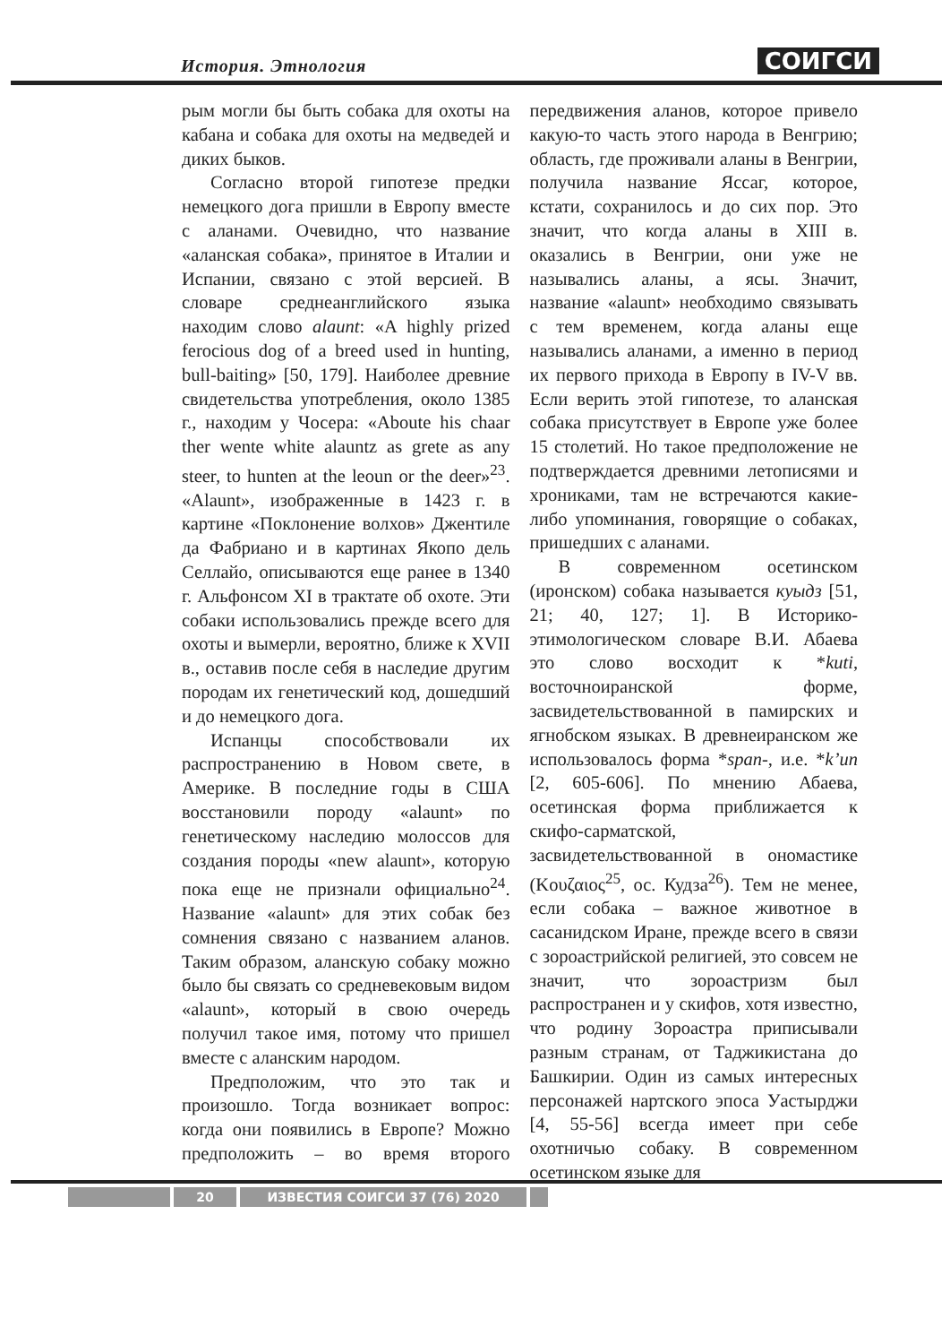История. Этнология СОИГСИ
рым могли бы быть собака для охоты на кабана и собака для охоты на медведей и диких быков.
Согласно второй гипотезе предки немецкого дога пришли в Европу вместе с аланами. Очевидно, что название «аланская собака», принятое в Италии и Испании, связано с этой версией. В словаре среднеанглийского языка находим слово alaunt: «A highly prized ferocious dog of a breed used in hunting, bull-baiting» [50, 179]. Наиболее древние свидетельства употребления, около 1385 г., находим у Чосера: «Aboute his chaar ther wente white alauntz as grete as any steer, to hunten at the leoun or the deer»<sup>23</sup>. «Alaunt», изображенные в 1423 г. в картине «Поклонение волхов» Джентиле да Фабриано и в картинах Якопо дель Селлайо, описываются еще ранее в 1340 г. Альфонсом XI в трактате об охоте. Эти собаки использовались прежде всего для охоты и вымерли, вероятно, ближе к XVII в., оставив после себя в наследие другим породам их генетический код, дошедший и до немецкого дога.
Испанцы способствовали их распространению в Новом свете, в Америке. В последние годы в США восстановили породу «alaunt» по генетическому наследию молоссов для создания породы «new alaunt», которую пока еще не признали официально<sup>24</sup>. Название «alaunt» для этих собак без сомнения связано с названием аланов. Таким образом, аланскую собаку можно было бы связать со средневековым видом «alaunt», который в свою очередь получил такое имя, потому что пришел вместе с аланским народом.
Предположим, что это так и произошло. Тогда возникает вопрос: когда они появились в Европе? Можно предположить – во время второго передвижения аланов, которое привело какую-то часть этого народа в Венгрию; область, где проживали аланы в Венгрии, получила название Яссаг, которое, кстати, сохранилось и до сих пор. Это значит, что когда аланы в XIII в. оказались в Венгрии, они уже не назывались аланы, а ясы. Значит, название «alaunt» необходимо связывать с тем временем, когда аланы еще назывались аланами, а именно в период их первого прихода в Европу в IV-V вв. Если верить этой гипотезе, то аланская собака присутствует в Европе уже более 15 столетий. Но такое предположение не подтверждается древними летописями и хрониками, там не встречаются какие-либо упоминания, говорящие о собаках, пришедших с аланами.
В современном осетинском (иронском) собака называется куыдз [51, 21; 40, 127; 1]. В Историко-этимологическом словаре В.И. Абаева это слово восходит к *kuti, восточноиранской форме, засвидетельствованной в памирских и ягнобском языках. В древнеиранском же использовалось форма *span-, и.е. *k’un [2, 605-606]. По мнению Абаева, осетинская форма приближается к скифо-сарматской, засвидетельствованной в ономастике (Κουζαιος<sup>25</sup>, ос. Кудза<sup>26</sup>). Тем не менее, если собака – важное животное в сасанидском Иране, прежде всего в связи с зороастрийской религией, это совсем не значит, что зороастризм был распространен и у скифов, хотя известно, что родину Зороастра приписывали разным странам, от Таджикистана до Башкирии. Один из самых интересных персонажей нартского эпоса Уастырджи [4, 55-56] всегда имеет при себе охотничью собаку. В современном осетинском языке для
20 ИЗВЕСТИЯ СОИГСИ 37 (76) 2020